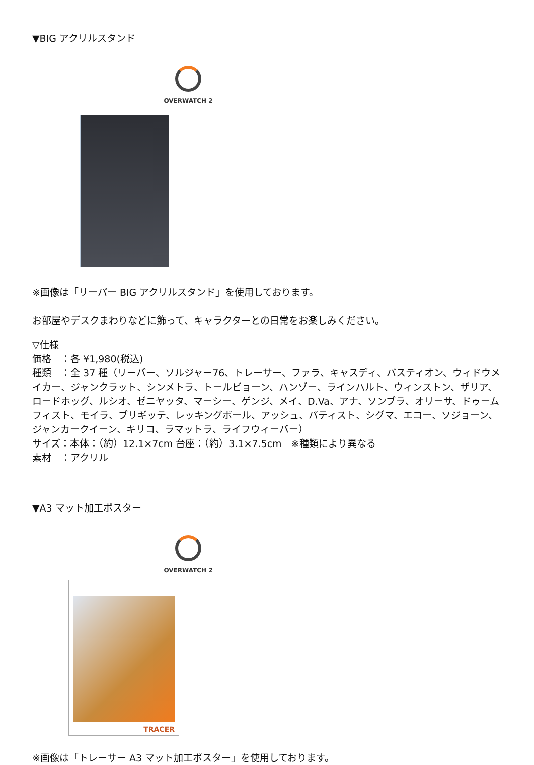▼BIG アクリルスタンド
OVERWATCH 2
※画像は「リーパー BIG アクリルスタンド」を使用しております。
お部屋やデスクまわりなどに飾って、キャラクターとの日常をお楽しみください。
▽仕様
価格　：各 ¥1,980(税込)
種類　：全 37 種（リーパー、ソルジャー76、トレーサー、ファラ、キャスディ、バスティオン、ウィドウメイカー、ジャンクラット、シンメトラ、トールビョーン、ハンゾー、ラインハルト、ウィンストン、ザリア、ロードホッグ、ルシオ、ゼニヤッタ、マーシー、ゲンジ、メイ、D.Va、アナ、ソンブラ、オリーサ、ドゥームフィスト、モイラ、ブリギッテ、レッキングボール、アッシュ、バティスト、シグマ、エコー、ソジョーン、ジャンカークイーン、キリコ、ラマットラ、ライフウィーバー）
サイズ：本体：（約）12.1×7cm 台座：（約）3.1×7.5cm　※種類により異なる
素材　：アクリル
▼A3 マット加工ポスター
OVERWATCH 2
TRACER
※画像は「トレーサー A3 マット加工ポスター」を使用しております。